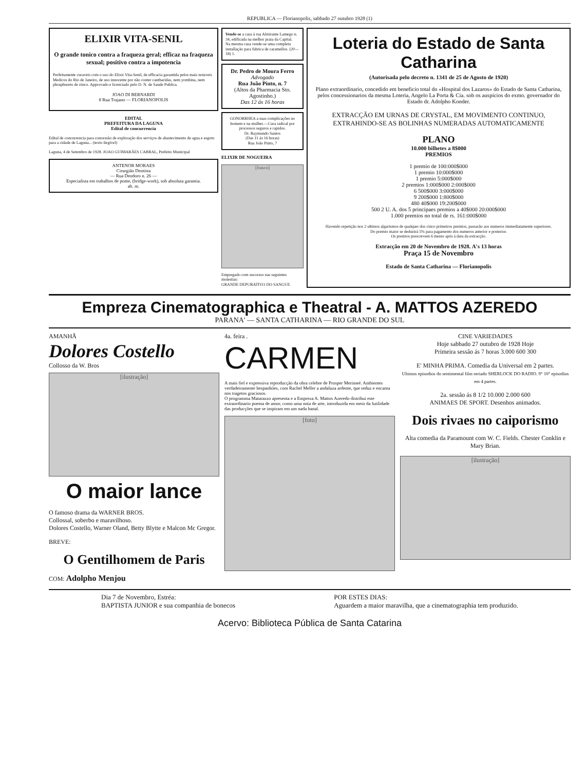REPUBLICA — Florianopolis, sabbado 27 outubro 1928 (1)
ELIXIR VITA-SENIL
O grande tonico contra a fraqueza geral; efficaz na fraqueza sexual; positivo contra a impotencia
Perfeitamente curaveis com o uso do Elixir Vita-Senil, de efficacia garantida pelos mais notaveis Medicos do Rio de Janeiro, de uso innocente por não conter cantharidas, nem yombina, nem phosphureto de zinco. Approvado e licenciado pelo D. N. de Saude Publica.
JOAO DI BERNARDI
8 Rua Trajano — FLORIANOPOLIS
EDITAL
PREFEITURA DA LAGUNA
Edital de concurrencia
Edital de concurrencia para concessão de exploração dos serviços de abastecimento de agua e esgoto para a cidade de Laguna... (texto ilegível)
Laguna, 4 de Setembro de 1928. JOAO GUIMARÃES CABRAL, Prefeito Municipal
ANTENOR MORAES
Cirurgião Dentista
— Rua Deodoro n. 26 —
Especialista em trabalhos de ponte, (bridge-work), sob absoluta garantia.
alt. m.
Vende-se a casa á rua Almirante Lamego n. 34, edificada na melhor praia da Capital.
Na mesma casa vende-se uma completa installação para fabrica de caramellos. (20—18) 1.
Dr. Pedro de Moura Ferro
Advogado
Rua João Pinto, n. 7
(Altos da Pharmacia Sto. Agostinho.)
Das 12 ás 16 horas
GONORRHEA a suas complicações no homem e na mulher.—Cura radical por processos seguros e rapidos.
Dr. Raymundo Santos
(Das 11 ás 16 horas)
Rua João Pinto, 7
ELIXIR DE NOGUEIRA
[frasco]
Empregado com successo nas seguintes molestias:
GRANDE DEPURATIVO DO SANGUE
Loteria do Estado de Santa Catharina
(Autorisada pelo decreto n. 1341 de 25 de Agosto de 1920)
Plano extraordinario, concedido em beneficio total do «Hospital dos Lazaros» do Estado de Santa Catharina, pelos concessionarios da mesma Loteria, Angelo La Porta & Cia. sob os auspicios do exmo. governador do Estado dr. Adolpho Konder.
EXTRACÇÃO EM URNAS DE CRYSTAL, EM MOVIMENTO CONTINUO, EXTRAHINDO-SE AS BOLINHAS NUMERADAS AUTOMATICAMENTE
PLANO
10.000 bilhetes a 8$000
PREMIOS
1 premio de 100:000$000
1 premio 10:000$000
1 premio 5:000$000
2 premios 1:000$000 2:000$000
6 500$000 3:000$000
9 200$000 1:800$000
480 40$000 19:200$000
500 2 U. A. dos 5 principaes premios a 40$000 20:000$000
1.000 premios no total de rs. 161:000$000
Havendo repetição nos 2 ultimos algarismos de qualquer dos cinco primeiros premios, passarão aos numeros immediatamente superiores.
Do premio maior se deduzirá 5% para pagamento dos numeros anterior e posterior.
Os premios prescrevem 6 mezes após á data da extracção.
Extracção em 20 de Novembro de 1928. A's 13 horas
Praça 15 de Novembro
Estado de Santa Catharina — Florianopolis
Empreza Cinematographica e Theatral - A. MATTOS AZEREDO
PARANA' — SANTA CATHARINA — RIO GRANDE DO SUL
AMANHÃ
Dolores Costello
Collosso da W. Bros
[ilustração]
O maior lance
O famoso drama da WARNER BROS.
Collossal, soberbo e maravilhoso.
Dolores Costello, Warner Oland, Betty Blytte e Malcon Mc Gregor.
BREVE:
O Gentilhomem de Paris
COM: Adolpho Menjou
4a. feira .
CARMEN
A mais fiel e expressiva reproducção da obra celebre de Prosper Merimeé. Ambientes verdadeiramente hespanhóes, com Rachel Meller a andaluza ardente, que seduz e encanta nos tragetos graciosos.
O programma Matarazzo apresenta e a Empreza A. Mattos Azeredo distribui este extraordinario poema de amor, como uma nota de arte, introduzida em meio da futilidade das producções que se inspiram em um nada banal.
[foto]
CINE VARIEDADES
Hoje sabbado 27 outubro de 1928 Hoje
Primeira sessão ás 7 horas 3.000 600 300
E' MINHA PRIMA. Comedia da Universal em 2 partes.
Ultimos episodios do sentimental film seriado SHERLOCK DO RADIO. 9° 10° episodios em 4 partes.
2a. sessão ás 8 1/2 10.000 2.000 600
ANIMAES DE SPORT. Desenhos animados.
Dois rivaes no caiporismo
Alta comedia da Paramount com W. C. Fields. Chester Conklin e Mary Brian.
[ilustração]
Dia 7 de Novembro, Estréa:
BAPTISTA JUNIOR e sua companhia de bonecos
POR ESTES DIAS:
Aguardem a maior maravilha, que a cinematographia tem produzido.
Acervo: Biblioteca Pública de Santa Catarina